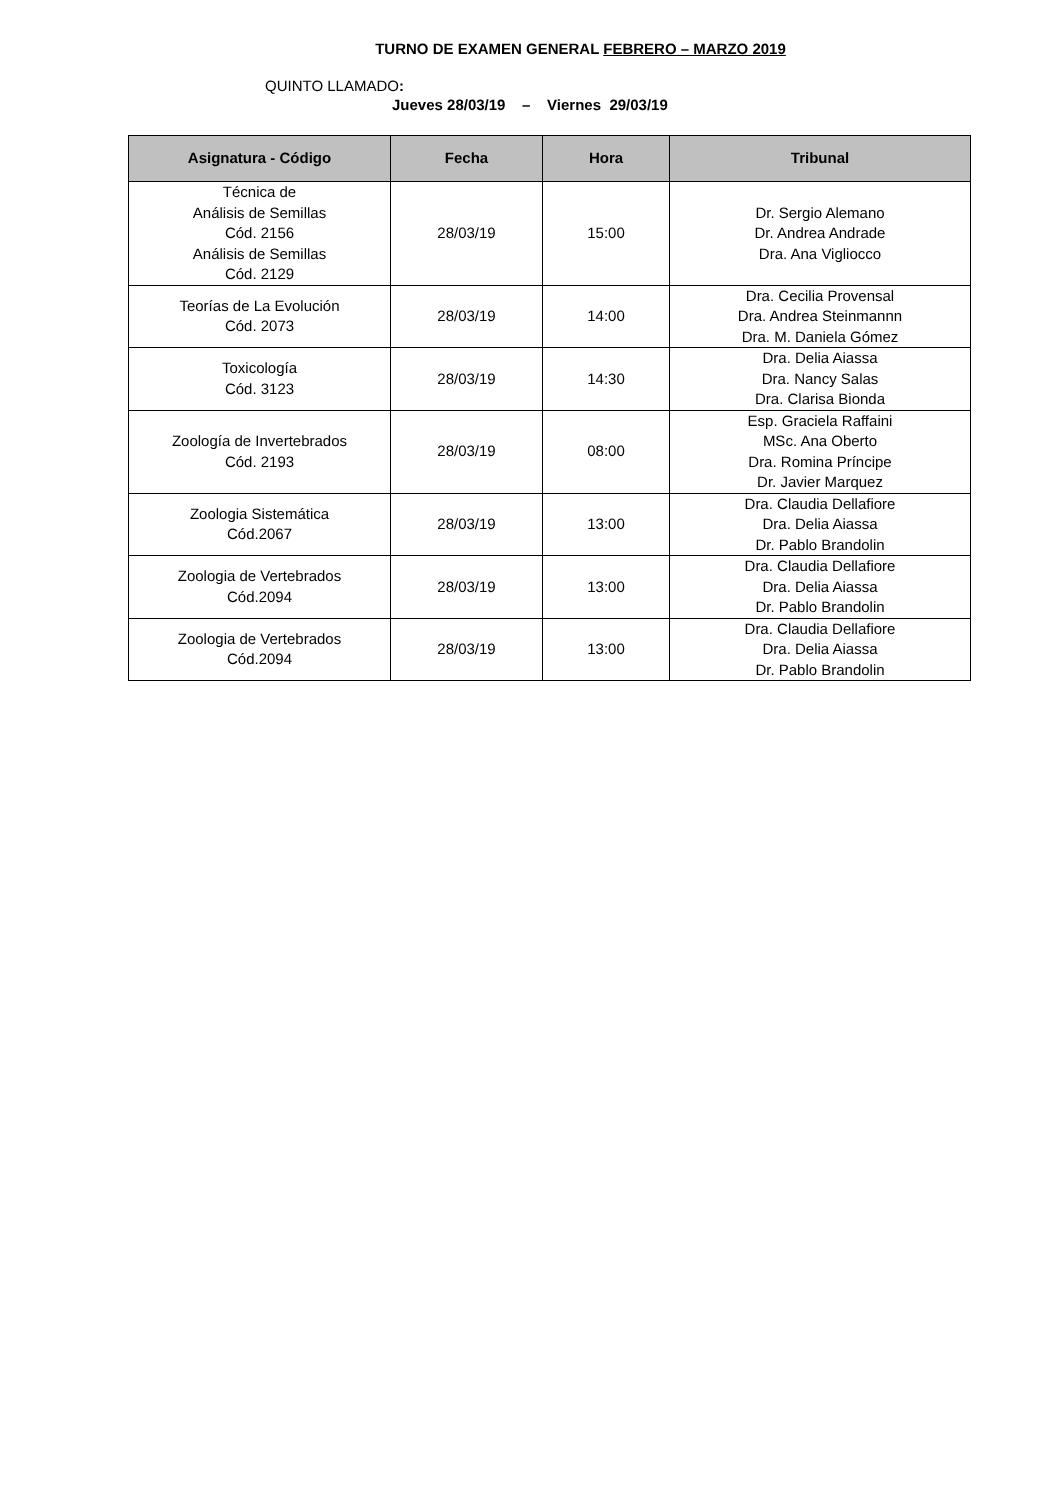TURNO DE EXAMEN GENERAL FEBRERO – MARZO 2019
QUINTO LLAMADO:
Jueves 28/03/19 – Viernes 29/03/19
| Asignatura - Código | Fecha | Hora | Tribunal |
| --- | --- | --- | --- |
| Técnica de Análisis de Semillas Cód. 2156 Análisis de Semillas Cód. 2129 | 28/03/19 | 15:00 | Dr. Sergio Alemano Dr. Andrea Andrade Dra. Ana Vigliocco |
| Teorías de La Evolución Cód. 2073 | 28/03/19 | 14:00 | Dra. Cecilia Provensal Dra. Andrea Steinmannn Dra. M. Daniela Gómez |
| Toxicología Cód. 3123 | 28/03/19 | 14:30 | Dra. Delia Aiassa Dra. Nancy Salas Dra. Clarisa Bionda |
| Zoología de Invertebrados Cód. 2193 | 28/03/19 | 08:00 | Esp. Graciela Raffaini MSc. Ana Oberto Dra. Romina Príncipe Dr. Javier Marquez |
| Zoologia Sistemática Cód.2067 | 28/03/19 | 13:00 | Dra. Claudia Dellafiore Dra. Delia Aiassa Dr. Pablo Brandolin |
| Zoologia de Vertebrados Cód.2094 | 28/03/19 | 13:00 | Dra. Claudia Dellafiore Dra. Delia Aiassa Dr. Pablo Brandolin |
| Zoologia de Vertebrados Cód.2094 | 28/03/19 | 13:00 | Dra. Claudia Dellafiore Dra. Delia Aiassa Dr. Pablo Brandolin |